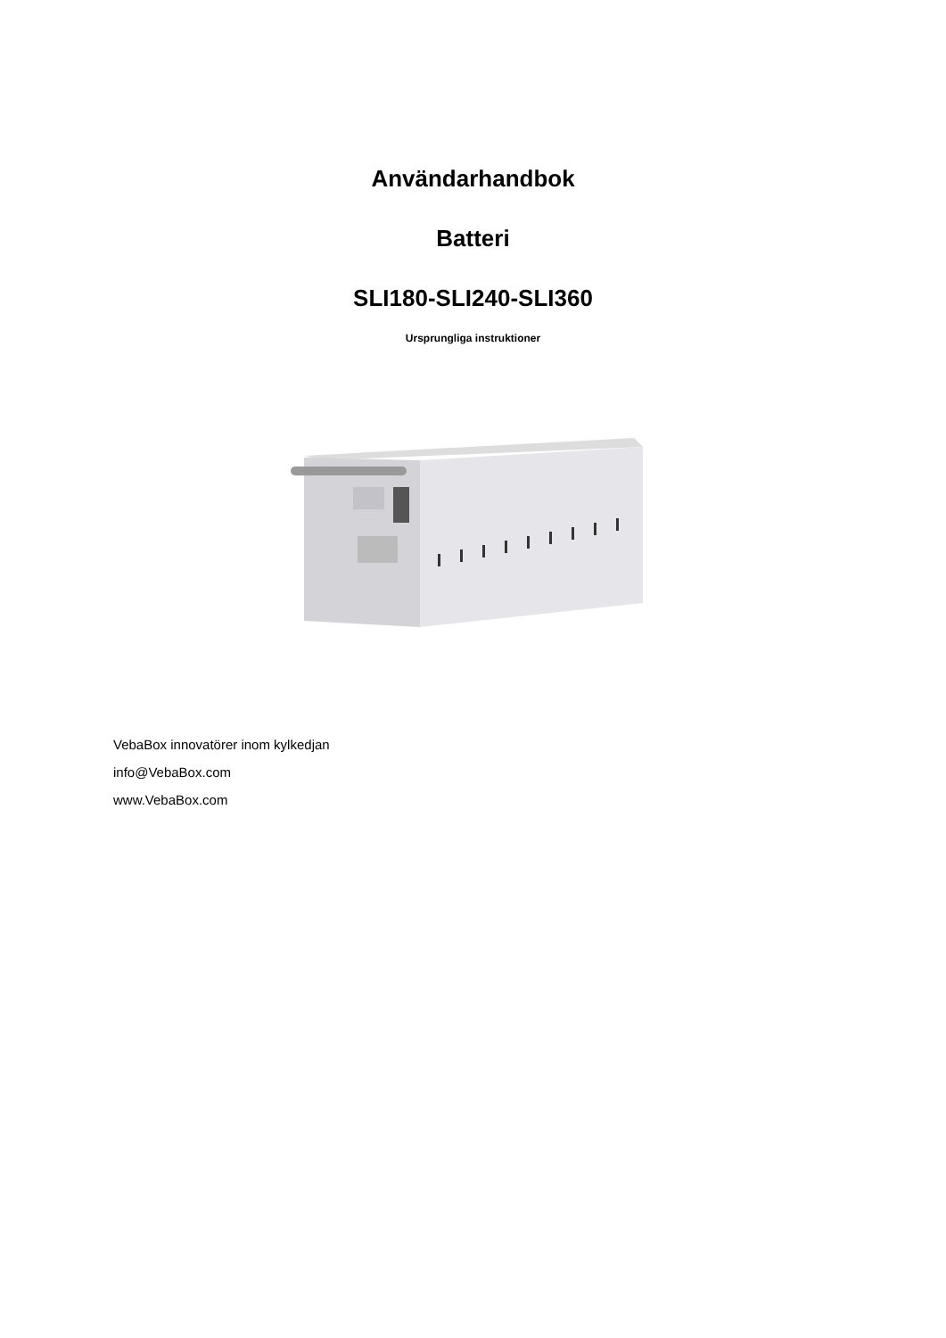Användarhandbok
Batteri
SLI180-SLI240-SLI360
Ursprungliga instruktioner
VebaBox innovatörer inom kylkedjan
info@VebaBox.com
www.VebaBox.com